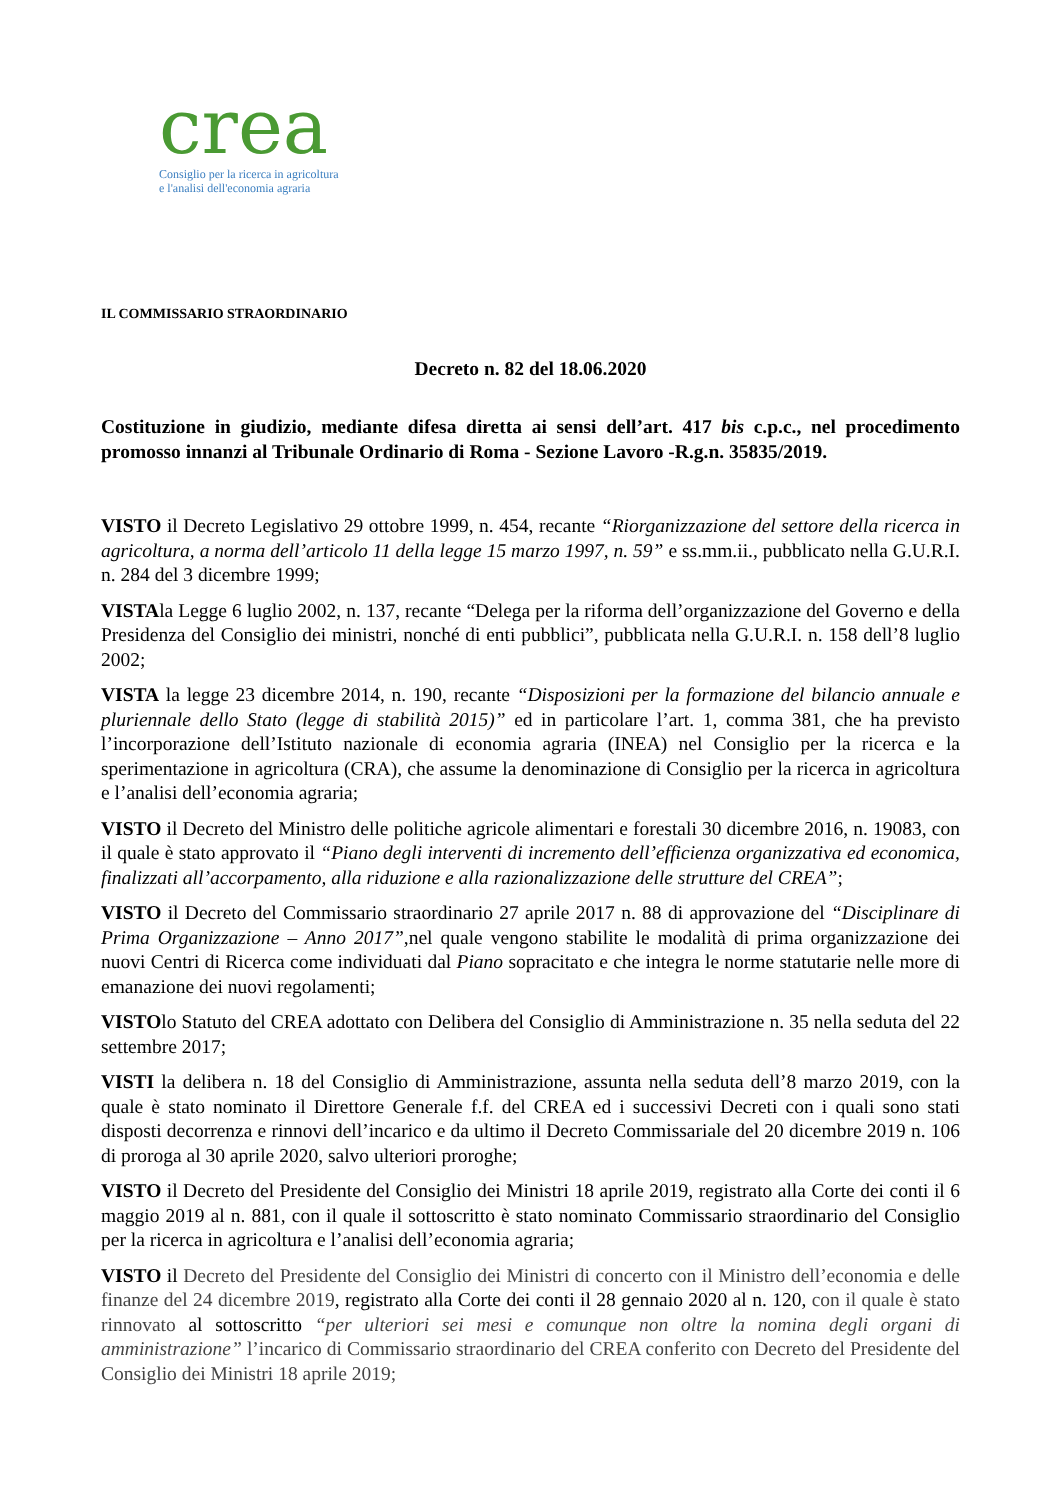crea
Consiglio per la ricerca in agricoltura
e l'analisi dell'economia agraria
IL COMMISSARIO STRAORDINARIO
Decreto n. 82 del 18.06.2020
Costituzione in giudizio, mediante difesa diretta ai sensi dell’art. 417 bis c.p.c., nel procedimento promosso innanzi al Tribunale Ordinario di Roma - Sezione Lavoro -R.g.n. 35835/2019.
VISTO il Decreto Legislativo 29 ottobre 1999, n. 454, recante “Riorganizzazione del settore della ricerca in agricoltura, a norma dell’articolo 11 della legge 15 marzo 1997, n. 59” e ss.mm.ii., pubblicato nella G.U.R.I. n. 284 del 3 dicembre 1999;
VISTAla Legge 6 luglio 2002, n. 137, recante “Delega per la riforma dell’organizzazione del Governo e della Presidenza del Consiglio dei ministri, nonché di enti pubblici”, pubblicata nella G.U.R.I. n. 158 dell’8 luglio 2002;
VISTA la legge 23 dicembre 2014, n. 190, recante “Disposizioni per la formazione del bilancio annuale e pluriennale dello Stato (legge di stabilità 2015)” ed in particolare l’art. 1, comma 381, che ha previsto l’incorporazione dell’Istituto nazionale di economia agraria (INEA) nel Consiglio per la ricerca e la sperimentazione in agricoltura (CRA), che assume la denominazione di Consiglio per la ricerca in agricoltura e l’analisi dell’economia agraria;
VISTO il Decreto del Ministro delle politiche agricole alimentari e forestali 30 dicembre 2016, n. 19083, con il quale è stato approvato il “Piano degli interventi di incremento dell’efficienza organizzativa ed economica, finalizzati all’accorpamento, alla riduzione e alla razionalizzazione delle strutture del CREA”;
VISTO il Decreto del Commissario straordinario 27 aprile 2017 n. 88 di approvazione del “Disciplinare di Prima Organizzazione – Anno 2017”,nel quale vengono stabilite le modalità di prima organizzazione dei nuovi Centri di Ricerca come individuati dal Piano sopracitato e che integra le norme statutarie nelle more di emanazione dei nuovi regolamenti;
VISTOlo Statuto del CREA adottato con Delibera del Consiglio di Amministrazione n. 35 nella seduta del 22 settembre 2017;
VISTI la delibera n. 18 del Consiglio di Amministrazione, assunta nella seduta dell’8 marzo 2019, con la quale è stato nominato il Direttore Generale f.f. del CREA ed i successivi Decreti con i quali sono stati disposti decorrenza e rinnovi dell’incarico e da ultimo il Decreto Commissariale del 20 dicembre 2019 n. 106 di proroga al 30 aprile 2020, salvo ulteriori proroghe;
VISTO il Decreto del Presidente del Consiglio dei Ministri 18 aprile 2019, registrato alla Corte dei conti il 6 maggio 2019 al n. 881, con il quale il sottoscritto è stato nominato Commissario straordinario del Consiglio per la ricerca in agricoltura e l’analisi dell’economia agraria;
VISTO il Decreto del Presidente del Consiglio dei Ministri di concerto con il Ministro dell’economia e delle finanze del 24 dicembre 2019, registrato alla Corte dei conti il 28 gennaio 2020 al n. 120, con il quale è stato rinnovato al sottoscritto “per ulteriori sei mesi e comunque non oltre la nomina degli organi di amministrazione” l’incarico di Commissario straordinario del CREA conferito con Decreto del Presidente del Consiglio dei Ministri 18 aprile 2019;